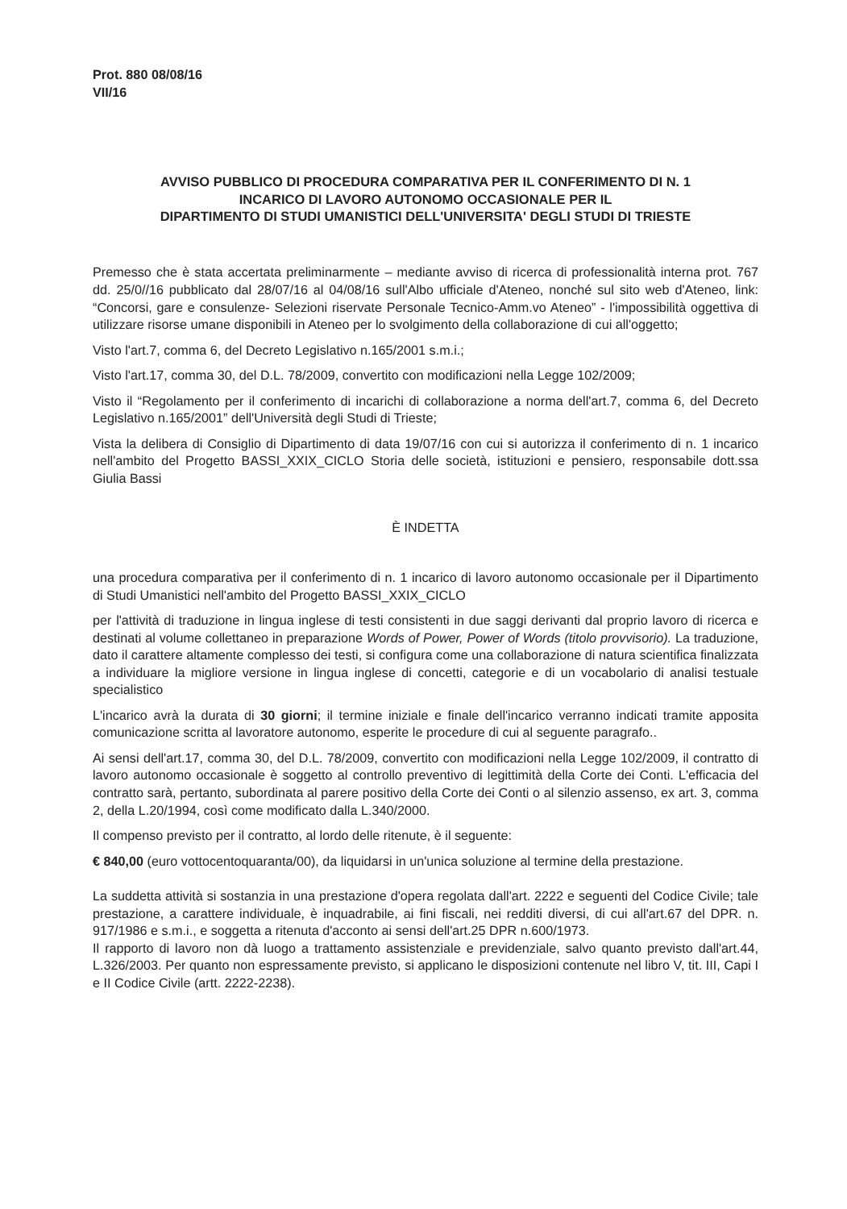Prot. 880 08/08/16
VII/16
AVVISO PUBBLICO DI PROCEDURA COMPARATIVA PER IL CONFERIMENTO DI N. 1
INCARICO DI LAVORO AUTONOMO OCCASIONALE PER IL
DIPARTIMENTO DI STUDI UMANISTICI DELL'UNIVERSITA' DEGLI STUDI DI TRIESTE
Premesso che è stata accertata preliminarmente – mediante avviso di ricerca di professionalità interna prot. 767 dd. 25/0//16 pubblicato dal 28/07/16 al 04/08/16 sull'Albo ufficiale d'Ateneo, nonché sul sito web d'Ateneo, link: “Concorsi, gare e consulenze- Selezioni riservate Personale Tecnico-Amm.vo Ateneo” - l'impossibilità oggettiva di utilizzare risorse umane disponibili in Ateneo per lo svolgimento della collaborazione di cui all'oggetto;
Visto l'art.7, comma 6, del Decreto Legislativo n.165/2001 s.m.i.;
Visto l'art.17, comma 30, del D.L. 78/2009, convertito con modificazioni nella Legge 102/2009;
Visto il “Regolamento per il conferimento di incarichi di collaborazione a norma dell'art.7, comma 6, del Decreto Legislativo n.165/2001” dell'Università degli Studi di Trieste;
Vista la delibera di Consiglio di Dipartimento di data 19/07/16 con cui si autorizza il conferimento di n. 1 incarico nell'ambito del Progetto BASSI_XXIX_CICLO Storia delle società, istituzioni e pensiero, responsabile dott.ssa Giulia Bassi
È INDETTA
una procedura comparativa per il conferimento di n. 1 incarico di lavoro autonomo occasionale per il Dipartimento di Studi Umanistici nell'ambito del Progetto BASSI_XXIX_CICLO
per l'attività di traduzione in lingua inglese di testi consistenti in due saggi derivanti dal proprio lavoro di ricerca e destinati al volume collettaneo in preparazione Words of Power, Power of Words (titolo provvisorio). La traduzione, dato il carattere altamente complesso dei testi, si configura come una collaborazione di natura scientifica finalizzata a individuare la migliore versione in lingua inglese di concetti, categorie e di un vocabolario di analisi testuale specialistico
L'incarico avrà la durata di 30 giorni; il termine iniziale e finale dell'incarico verranno indicati tramite apposita comunicazione scritta al lavoratore autonomo, esperite le procedure di cui al seguente paragrafo..
Ai sensi dell'art.17, comma 30, del D.L. 78/2009, convertito con modificazioni nella Legge 102/2009, il contratto di lavoro autonomo occasionale è soggetto al controllo preventivo di legittimità della Corte dei Conti. L'efficacia del contratto sarà, pertanto, subordinata al parere positivo della Corte dei Conti o al silenzio assenso, ex art. 3, comma 2, della L.20/1994, così come modificato dalla L.340/2000.
Il compenso previsto per il contratto, al lordo delle ritenute, è il seguente:
€ 840,00 (euro vottocentoquaranta/00), da liquidarsi in un'unica soluzione al termine della prestazione.
La suddetta attività si sostanzia in una prestazione d'opera regolata dall'art. 2222 e seguenti del Codice Civile; tale prestazione, a carattere individuale, è inquadrabile, ai fini fiscali, nei redditi diversi, di cui all'art.67 del DPR. n. 917/1986 e s.m.i., e soggetta a ritenuta d'acconto ai sensi dell'art.25 DPR n.600/1973.
Il rapporto di lavoro non dà luogo a trattamento assistenziale e previdenziale, salvo quanto previsto dall'art.44, L.326/2003. Per quanto non espressamente previsto, si applicano le disposizioni contenute nel libro V, tit. III, Capi I e II Codice Civile (artt. 2222-2238).